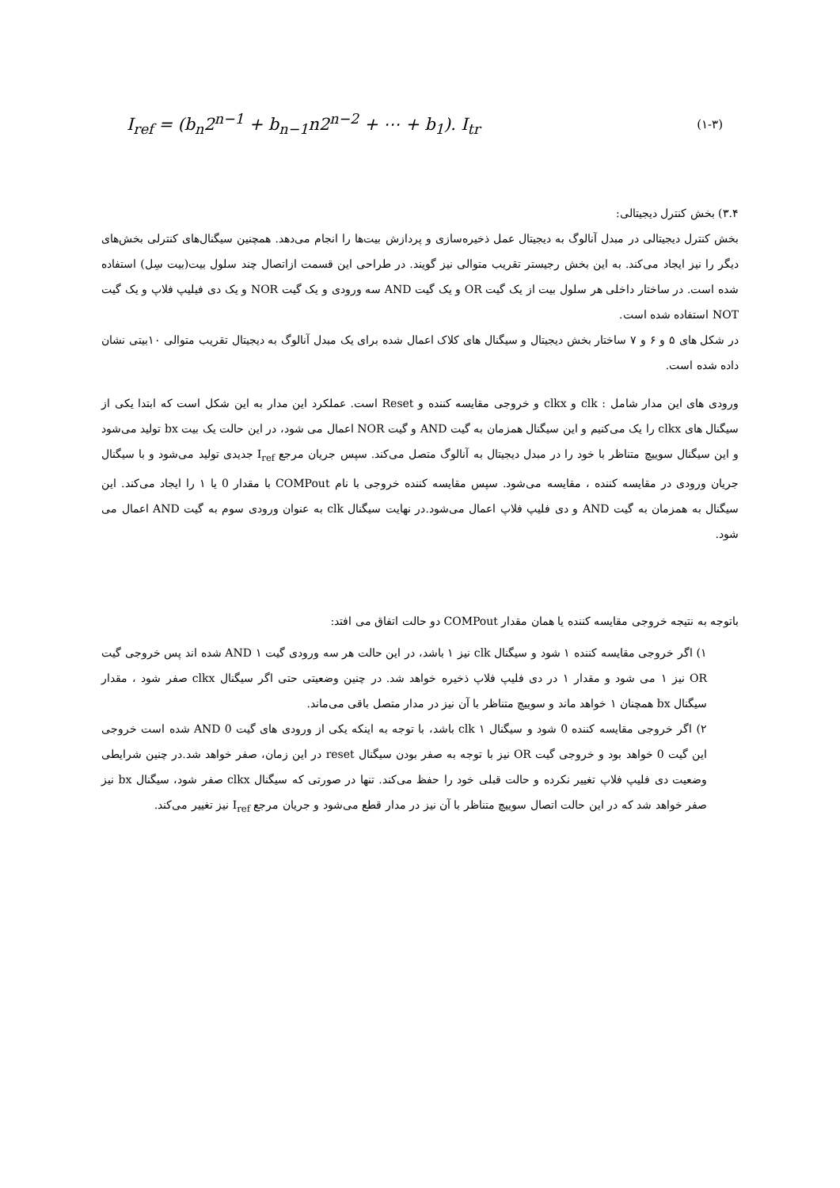I<sub>ref</sub> = (b<sub>n</sub>2<sup>n−1</sup> + b<sub>n−1</sub>n2<sup>n−2</sup> + ⋯ + b<sub>1</sub>). I<sub>tr</sub> (۱-۳)
۳.۴) بخش کنترل دیجیتالی:
بخش کنترل دیجیتالی در مبدل آنالوگ به دیجیتال عمل ذخیره‌سازی و پردازش بیت‌ها را انجام می‌دهد. همچنین سیگنال‌های کنترلی بخش‌های دیگر را نیز ایجاد می‌کند. به این بخش رجیستر تقریب متوالی نیز گویند. در طراحی این قسمت ازاتصال چند سلول بیت(بیت سِل) استفاده شده است. در ساختار داخلی هر سلول بیت از یک گیت OR و یک گیت AND سه ورودی و یک گیت NOR و یک دی فیلیپ فلاپ و یک گیت NOT استفاده شده است.
در شکل های ۵ و ۶ و ۷ ساختار بخش دیجیتال و سیگنال های کلاک اعمال شده برای یک مبدل آنالوگ به دیجیتال تقریب متوالی ۱۰بیتی نشان داده شده است.
ورودی های این مدار شامل : clk و clkx و خروجی مقایسه کننده و Reset است. عملکرد این مدار به این شکل است که ابتدا یکی از سیگنال های clkx را یک می‌کنیم و این سیگنال همزمان به گیت AND و گیت NOR اعمال می شود، در این حالت یک بیت bx تولید می‌شود و این سیگنال سوییچ متناظر با خود را در مبدل دیجیتال به آنالوگ متصل می‌کند. سپس جریان مرجع I<sub>ref</sub> جدیدی تولید می‌شود و با سیگنال جریان ورودی در مقایسه کننده ، مقایسه می‌شود. سپس مقایسه کننده خروجی با نام COMPout با مقدار 0 یا ۱ را ایجاد می‌کند. این سیگنال به همزمان به گیت AND و دی فلیپ فلاپ اعمال می‌شود.در نهایت سیگنال clk به عنوان ورودی سوم به گیت AND اعمال می شود.
باتوجه به نتیجه خروجی مقایسه کننده یا همان مقدار COMPout دو حالت اتفاق می افتد:
۱) اگر خروجی مقایسه کننده ۱ شود و سیگنال clk نیز ۱ باشد، در این حالت هر سه ورودی گیت AND ۱ شده اند پس خروجی گیت OR نیز ۱ می شود و مقدار ۱ در دی فلیپ فلاپ ذخیره خواهد شد. در چنین وضعیتی حتی اگر سیگنال clkx صفر شود ، مقدار سیگنال bx همچنان ۱ خواهد ماند و سوییچ متناظر با آن نیز در مدار متصل باقی می‌ماند.
۲) اگر خروجی مقایسه کننده 0 شود و سیگنال clk ۱ باشد، با توجه به اینکه یکی از ورودی های گیت AND 0 شده است خروجی این گیت 0 خواهد بود و خروجی گیت OR نیز با توجه به صفر بودن سیگنال reset در این زمان، صفر خواهد شد.در چنین شرایطی وضعیت دی فلیپ فلاپ تغییر نکرده و حالت قبلی خود را حفظ می‌کند. تنها در صورتی که سیگنال clkx صفر شود، سیگنال bx نیز صفر خواهد شد که در این حالت اتصال سوییچ متناظر با آن نیز در مدار قطع می‌شود و جریان مرجع I<sub>ref</sub> نیز تغییر می‌کند.